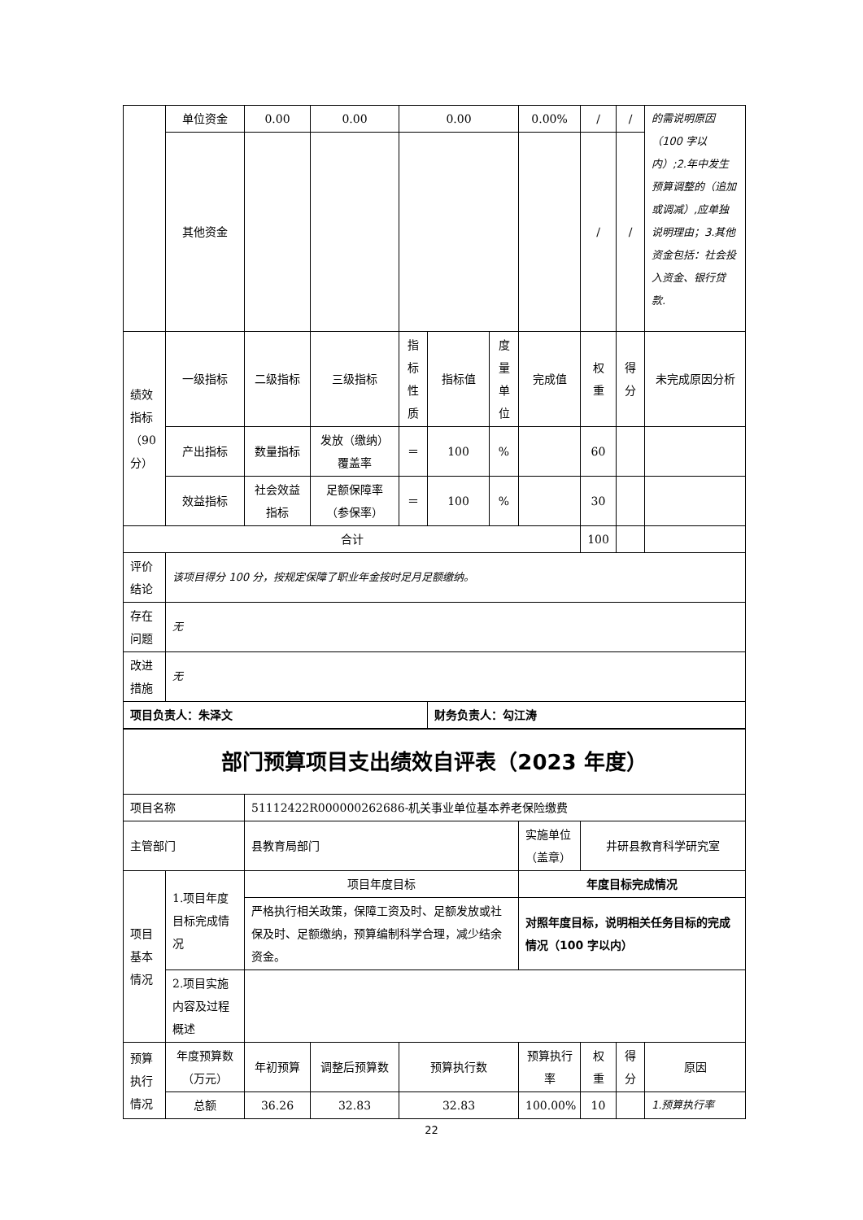| | 单位资金 | 0.00 | 0.00 | 0.00 | | | 0.00% | / | / | 的需说明原因（100 字以内）;2.年中发生预算调整的（追加或调减）,应单独说明理由；3.其他资金包括：社会投入资金、银行贷款. |
| | 其他资金 | | | | | | | / | / | |
| 绩效指标（90分） | 一级指标 | 二级指标 | 三级指标 | 指标性质 | 指标值 | 度量单位 | 完成值 | 权重 | 得分 | 未完成原因分析 |
| | 产出指标 | 数量指标 | 发放（缴纳）覆盖率 | ＝ | 100 | % | | 60 | | |
| | 效益指标 | 社会效益指标 | 足额保障率（参保率） | ＝ | 100 | % | | 30 | | |
| 合计 | | | | | | | | 100 | | |
| 评价结论 | 该项目得分 100 分，按规定保障了职业年金按时足月足额缴纳。 | | | | | | | | | |
| 存在问题 | 无 | | | | | | | | | |
| 改进措施 | 无 | | | | | | | | | |
| 项目负责人：朱泽文 | | | | | 财务负责人：勾江涛 | | | | | |
| 部门预算项目支出绩效自评表（2023 年度） | | | | | | | | |
| 项目名称 | | 51112422R000000262686-机关事业单位基本养老保险缴费 | | | | | | |
| 主管部门 | | 县教育局部门 | | | 实施单位（盖章） | 井研县教育科学研究室 | | |
| 项目基本情况 | 1.项目年度目标完成情况 | 项目年度目标 | | | 年度目标完成情况 | | | |
| | | 严格执行相关政策，保障工资及时、足额发放或社保及时、足额缴纳，预算编制科学合理，减少结余资金。 | | | 对照年度目标，说明相关任务目标的完成情况（100 字以内） | | | |
| | 2.项目实施内容及过程概述 | | | | | | | |
| 预算执行情况 | 年度预算数（万元） | 年初预算 | 调整后预算数 | 预算执行数 | 预算执行率 | 权重 | 得分 | 原因 |
| | 总额 | 36.26 | 32.83 | 32.83 | 100.00% | 10 | | 1.预算执行率 |
22